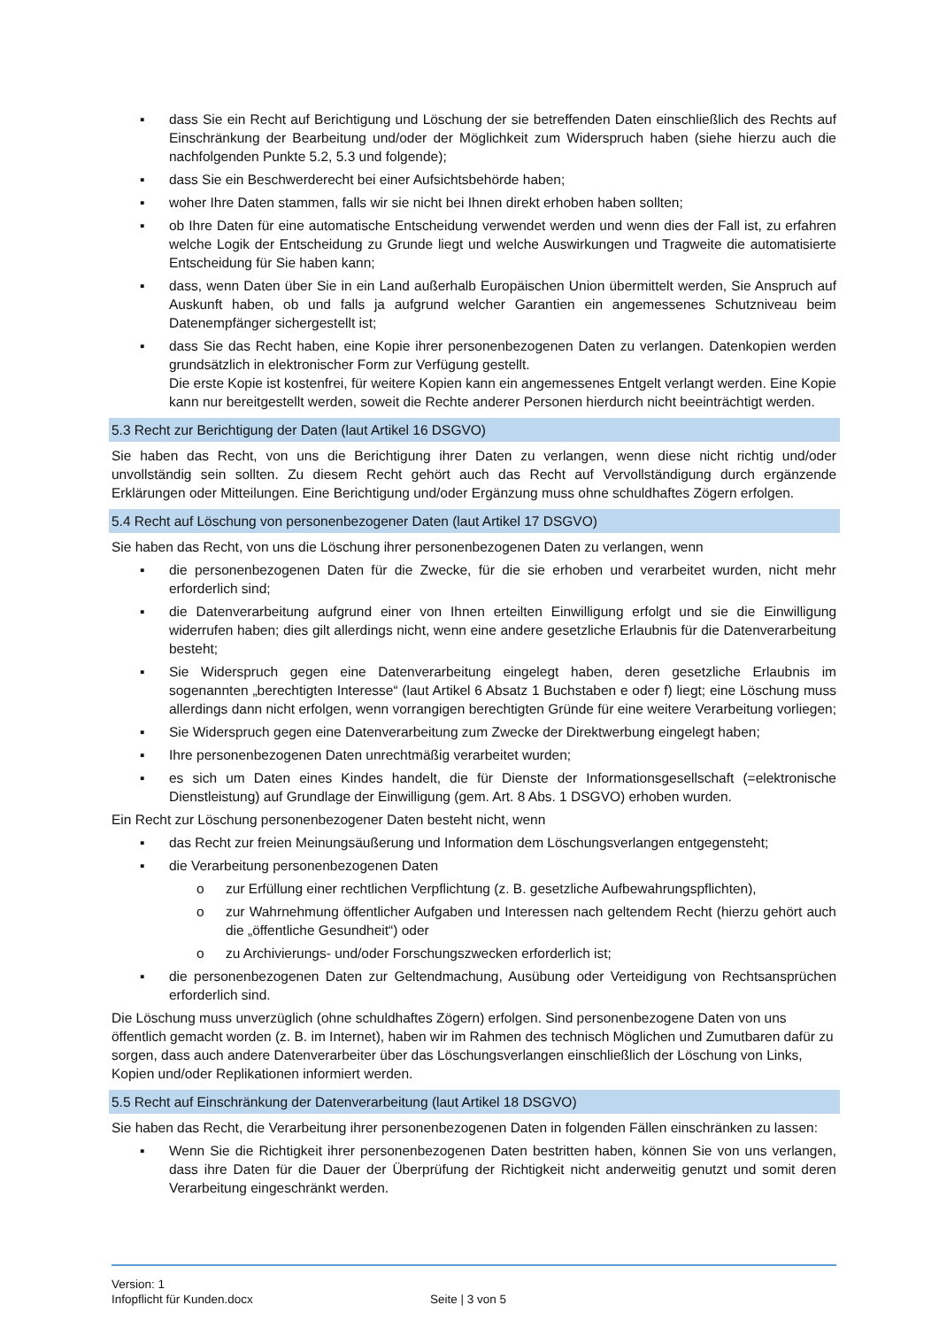▪ dass Sie ein Recht auf Berichtigung und Löschung der sie betreffenden Daten einschließlich des Rechts auf Einschränkung der Bearbeitung und/oder der Möglichkeit zum Widerspruch haben (siehe hierzu auch die nachfolgenden Punkte 5.2, 5.3 und folgende);
▪ dass Sie ein Beschwerderecht bei einer Aufsichtsbehörde haben;
▪ woher Ihre Daten stammen, falls wir sie nicht bei Ihnen direkt erhoben haben sollten;
▪ ob Ihre Daten für eine automatische Entscheidung verwendet werden und wenn dies der Fall ist, zu erfahren welche Logik der Entscheidung zu Grunde liegt und welche Auswirkungen und Tragweite die automatisierte Entscheidung für Sie haben kann;
▪ dass, wenn Daten über Sie in ein Land außerhalb Europäischen Union übermittelt werden, Sie Anspruch auf Auskunft haben, ob und falls ja aufgrund welcher Garantien ein angemessenes Schutzniveau beim Datenempfänger sichergestellt ist;
▪ dass Sie das Recht haben, eine Kopie ihrer personenbezogenen Daten zu verlangen. Datenkopien werden grundsätzlich in elektronischer Form zur Verfügung gestellt.
Die erste Kopie ist kostenfrei, für weitere Kopien kann ein angemessenes Entgelt verlangt werden. Eine Kopie kann nur bereitgestellt werden, soweit die Rechte anderer Personen hierdurch nicht beeinträchtigt werden.
5.3 Recht zur Berichtigung der Daten (laut Artikel 16 DSGVO)
Sie haben das Recht, von uns die Berichtigung ihrer Daten zu verlangen, wenn diese nicht richtig und/oder unvollständig sein sollten. Zu diesem Recht gehört auch das Recht auf Vervollständigung durch ergänzende Erklärungen oder Mitteilungen. Eine Berichtigung und/oder Ergänzung muss ohne schuldhaftes Zögern erfolgen.
5.4 Recht auf Löschung von personenbezogener Daten (laut Artikel 17 DSGVO)
Sie haben das Recht, von uns die Löschung ihrer personenbezogenen Daten zu verlangen, wenn
▪ die personenbezogenen Daten für die Zwecke, für die sie erhoben und verarbeitet wurden, nicht mehr erforderlich sind;
▪ die Datenverarbeitung aufgrund einer von Ihnen erteilten Einwilligung erfolgt und sie die Einwilligung widerrufen haben; dies gilt allerdings nicht, wenn eine andere gesetzliche Erlaubnis für die Datenverarbeitung besteht;
▪ Sie Widerspruch gegen eine Datenverarbeitung eingelegt haben, deren gesetzliche Erlaubnis im sogenannten „berechtigten Interesse“ (laut Artikel 6 Absatz 1 Buchstaben e oder f) liegt; eine Löschung muss allerdings dann nicht erfolgen, wenn vorrangigen berechtigten Gründe für eine weitere Verarbeitung vorliegen;
▪ Sie Widerspruch gegen eine Datenverarbeitung zum Zwecke der Direktwerbung eingelegt haben;
▪ Ihre personenbezogenen Daten unrechtmäßig verarbeitet wurden;
▪ es sich um Daten eines Kindes handelt, die für Dienste der Informationsgesellschaft (=elektronische Dienstleistung) auf Grundlage der Einwilligung (gem. Art. 8 Abs. 1 DSGVO) erhoben wurden.
Ein Recht zur Löschung personenbezogener Daten besteht nicht, wenn
▪ das Recht zur freien Meinungsäußerung und Information dem Löschungsverlangen entgegensteht;
▪ die Verarbeitung personenbezogenen Daten
o zur Erfüllung einer rechtlichen Verpflichtung (z. B. gesetzliche Aufbewahrungspflichten),
o zur Wahrnehmung öffentlicher Aufgaben und Interessen nach geltendem Recht (hierzu gehört auch die „öffentliche Gesundheit“) oder
o zu Archivierungs- und/oder Forschungszwecken erforderlich ist;
▪ die personenbezogenen Daten zur Geltendmachung, Ausübung oder Verteidigung von Rechtsansprüchen erforderlich sind.
Die Löschung muss unverzüglich (ohne schuldhaftes Zögern) erfolgen. Sind personenbezogene Daten von uns öffentlich gemacht worden (z. B. im Internet), haben wir im Rahmen des technisch Möglichen und Zumutbaren dafür zu sorgen, dass auch andere Datenverarbeiter über das Löschungsverlangen einschließlich der Löschung von Links, Kopien und/oder Replikationen informiert werden.
5.5 Recht auf Einschränkung der Datenverarbeitung (laut Artikel 18 DSGVO)
Sie haben das Recht, die Verarbeitung ihrer personenbezogenen Daten in folgenden Fällen einschränken zu lassen:
▪ Wenn Sie die Richtigkeit ihrer personenbezogenen Daten bestritten haben, können Sie von uns verlangen, dass ihre Daten für die Dauer der Überprüfung der Richtigkeit nicht anderweitig genutzt und somit deren Verarbeitung eingeschränkt werden.
Version: 1
Infopflicht für Kunden.docx Seite | 3 von 5